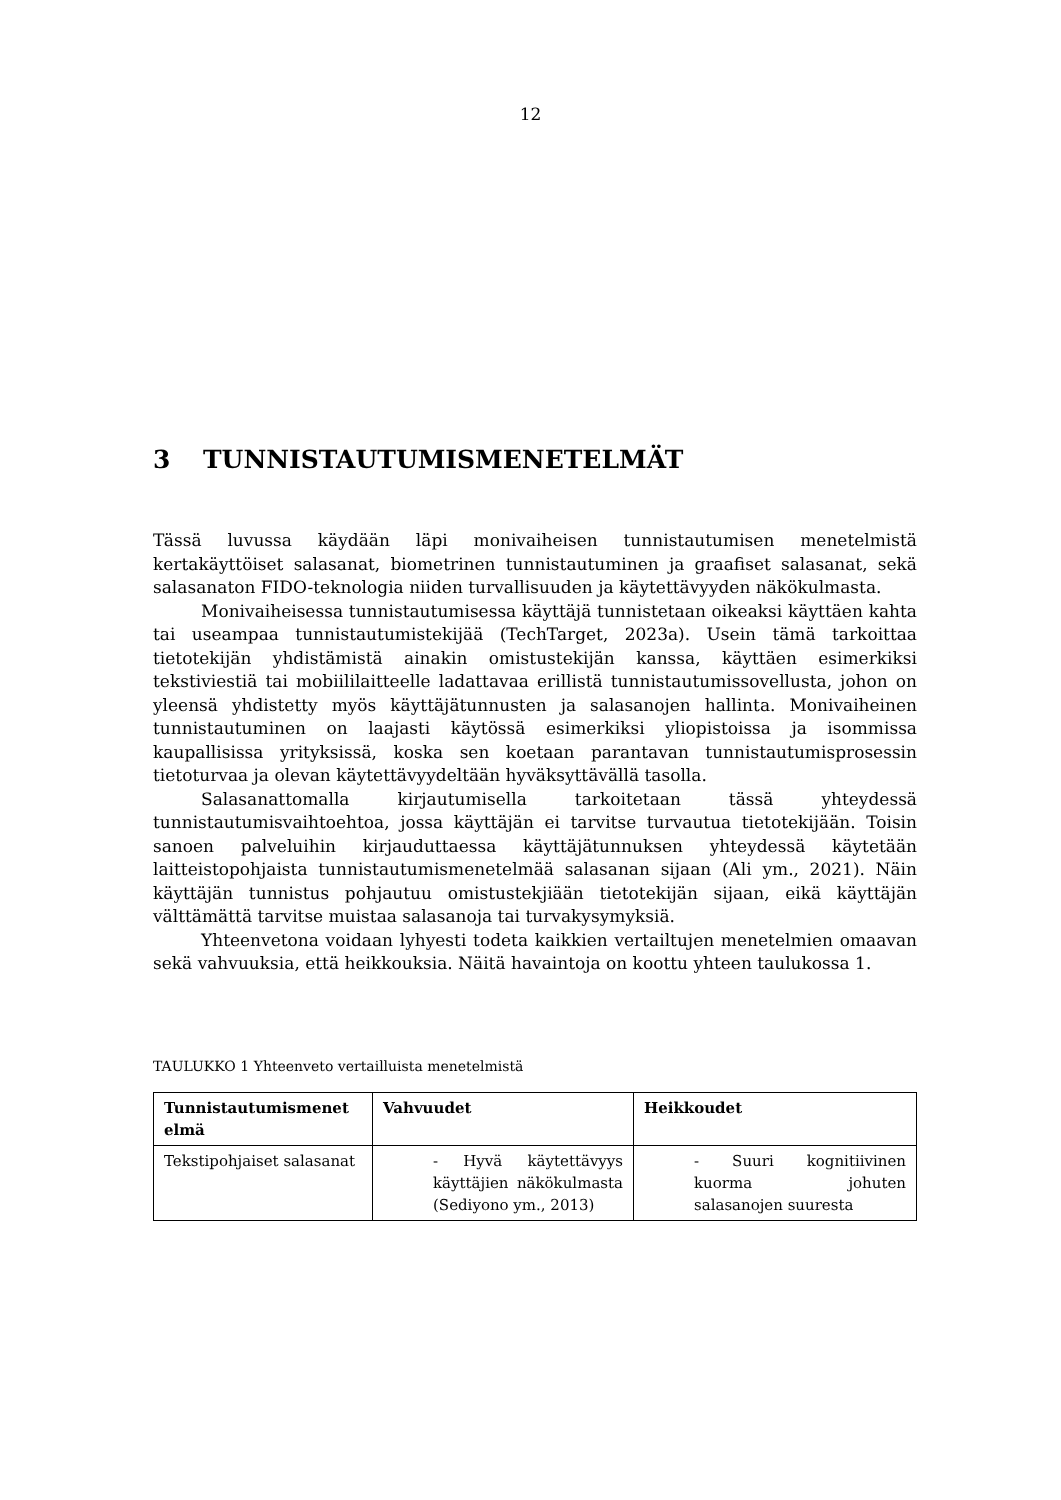12
3 TUNNISTAUTUMISMENETELMÄT
Tässä luvussa käydään läpi monivaiheisen tunnistautumisen menetelmistä kertakäyttöiset salasanat, biometrinen tunnistautuminen ja graafiset salasanat, sekä salasanaton FIDO-teknologia niiden turvallisuuden ja käytettävyyden näkökulmasta.
Monivaiheisessa tunnistautumisessa käyttäjä tunnistetaan oikeaksi käyttäen kahta tai useampaa tunnistautumistekijää (TechTarget, 2023a). Usein tämä tarkoittaa tietotekijän yhdistämistä ainakin omistustekijän kanssa, käyttäen esimerkiksi tekstiviestiä tai mobiililaitteelle ladattavaa erillistä tunnistautumissovellusta, johon on yleensä yhdistetty myös käyttäjätunnusten ja salasanojen hallinta. Monivaiheinen tunnistautuminen on laajasti käytössä esimerkiksi yliopistoissa ja isommissa kaupallisissa yrityksissä, koska sen koetaan parantavan tunnistautumisprosessin tietoturvaa ja olevan käytettävyydeltään hyväksyttävällä tasolla.
Salasanattomalla kirjautumisella tarkoitetaan tässä yhteydessä tunnistautumisvaihtoehtoa, jossa käyttäjän ei tarvitse turvautua tietotekijään. Toisin sanoen palveluihin kirjauduttaessa käyttäjätunnuksen yhteydessä käytetään laitteistopohjaista tunnistautumismenetelmää salasanan sijaan (Ali ym., 2021). Näin käyttäjän tunnistus pohjautuu omistustekjiään tietotekijän sijaan, eikä käyttäjän välttämättä tarvitse muistaa salasanoja tai turvakysymyksiä.
Yhteenvetona voidaan lyhyesti todeta kaikkien vertailtujen menetelmien omaavan sekä vahvuuksia, että heikkouksia. Näitä havaintoja on koottu yhteen taulukossa 1.
TAULUKKO 1 Yhteenveto vertailluista menetelmistä
| Tunnistautumismenet elmä | Vahvuudet | Heikkoudet |
| --- | --- | --- |
| Tekstipohjaiset salasanat | - Hyvä käytettävyys käyttäjien näkökulmasta (Sediyono ym., 2013) | - Suuri kognitiivinen kuorma johuten salasanojen suuresta |